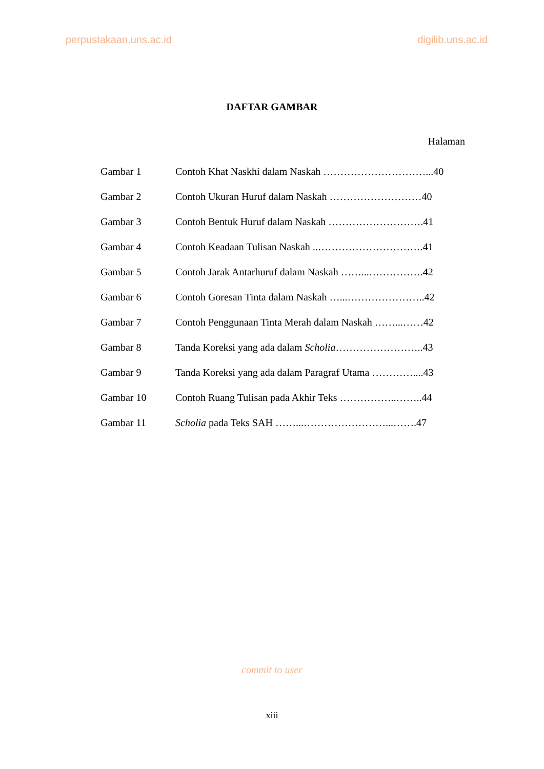perpustakaan.uns.ac.id digilib.uns.ac.id
DAFTAR GAMBAR
Halaman
| Gambar 1 | Contoh Khat Naskhi dalam Naskah …………………………...40 |
| Gambar 2 | Contoh Ukuran Huruf dalam Naskah ………………………40 |
| Gambar 3 | Contoh Bentuk Huruf dalam Naskah ……………………….41 |
| Gambar 4 | Contoh Keadaan Tulisan Naskah ..………………………….41 |
| Gambar 5 | Contoh Jarak Antarhuruf dalam Naskah ……...…………….42 |
| Gambar 6 | Contoh Goresan Tinta dalam Naskah …...…………………..42 |
| Gambar 7 | Contoh Penggunaan Tinta Merah dalam Naskah ……...……42 |
| Gambar 8 | Tanda Koreksi yang ada dalam Scholia ……………………..43 |
| Gambar 9 | Tanda Koreksi yang ada dalam Paragraf Utama …………....43 |
| Gambar 10 | Contoh Ruang Tulisan pada Akhir Teks ……………..……..44 |
| Gambar 11 | Scholia pada Teks SAH ……...……………………...…….47 |
commit to user
xiii